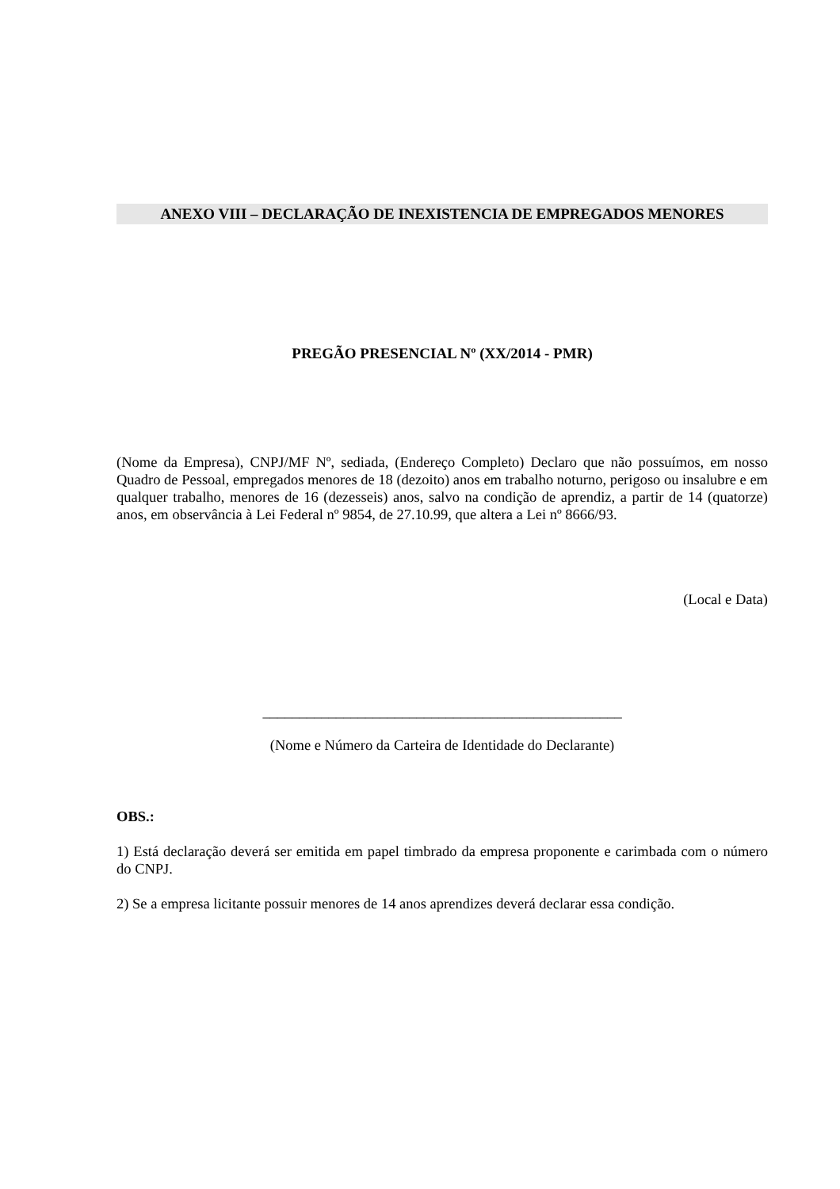ANEXO VIII – DECLARAÇÃO DE INEXISTENCIA DE EMPREGADOS MENORES
PREGÃO PRESENCIAL Nº (XX/2014 - PMR)
(Nome da Empresa), CNPJ/MF Nº, sediada, (Endereço Completo) Declaro que não possuímos, em nosso Quadro de Pessoal, empregados menores de 18 (dezoito) anos em trabalho noturno, perigoso ou insalubre e em qualquer trabalho, menores de 16 (dezesseis) anos, salvo na condição de aprendiz, a partir de 14 (quatorze) anos, em observância à Lei Federal nº 9854, de 27.10.99, que altera a Lei nº 8666/93.
(Local e Data)
_________________________________________________
(Nome e Número da Carteira de Identidade do Declarante)
OBS.:
1) Está declaração deverá ser emitida em papel timbrado da empresa proponente e carimbada com o número do CNPJ.
2) Se a empresa licitante possuir menores de 14 anos aprendizes deverá declarar essa condição.